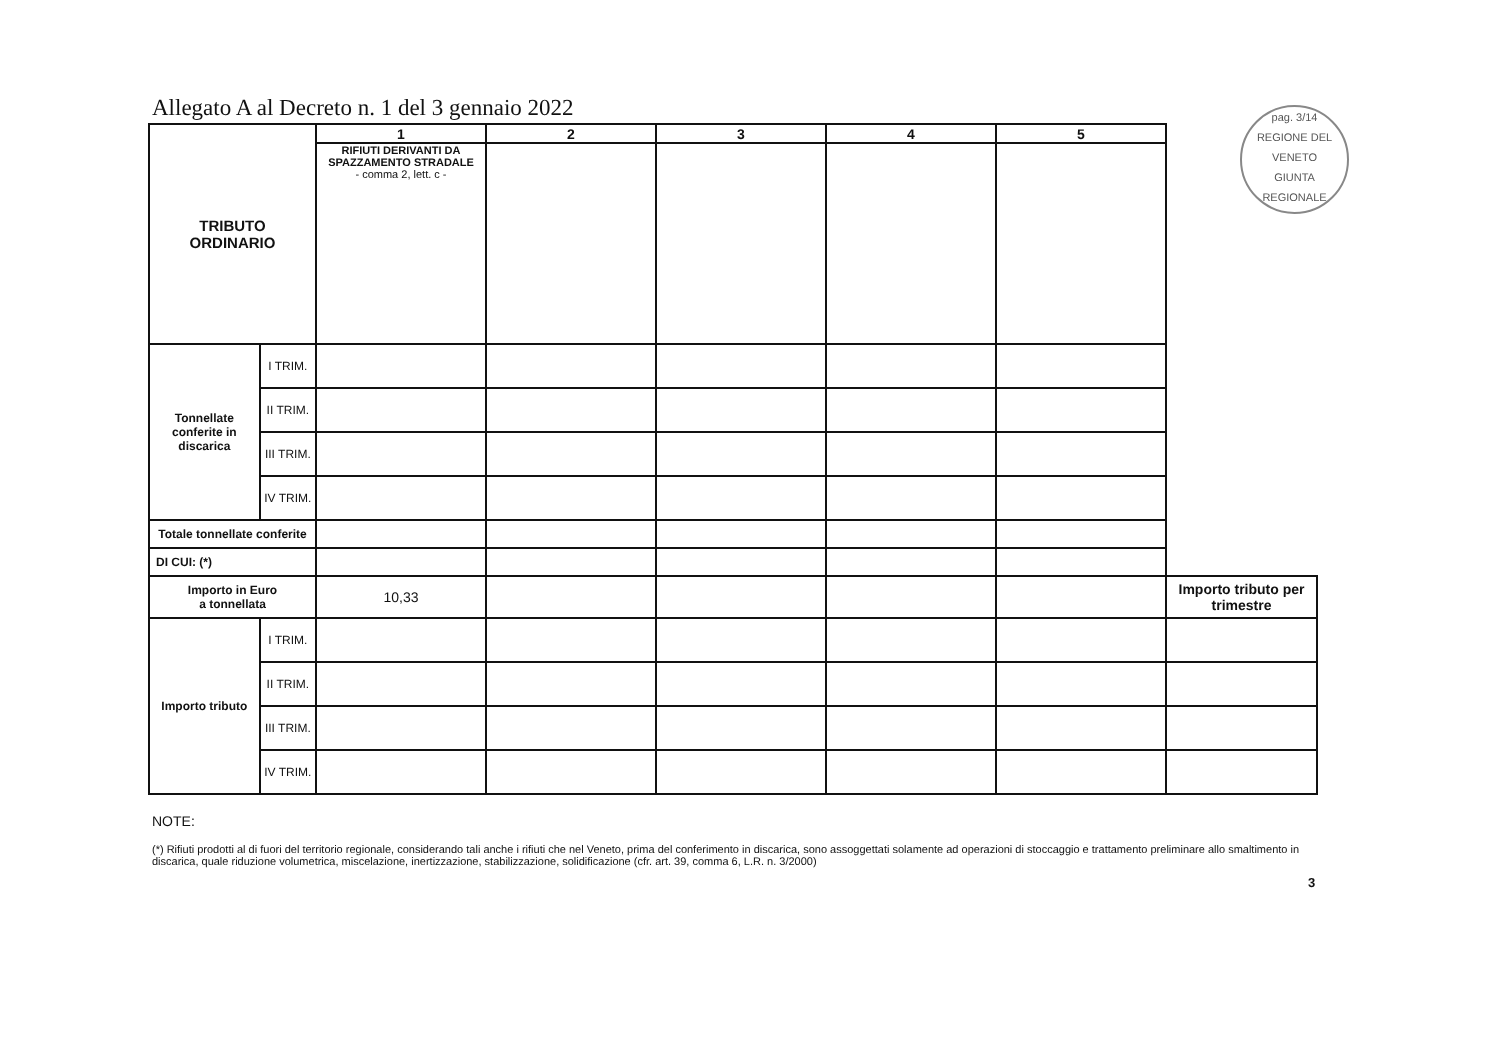Allegato A al Decreto n. 1 del 3 gennaio 2022
pag. 3/14
REGIONE DEL VENETO
GIUNTA REGIONALE
| TRIBUTO ORDINARIO | | 1 | 2 | 3 | 4 | 5 | |
| | | RIFIUTI DERIVANTI DA SPAZZAMENTO STRADALE - comma 2, lett. c - | | | | | |
| Tonnellate conferite in discarica | I TRIM. | | | | | | |
| | II TRIM. | | | | | | |
| | III TRIM. | | | | | | |
| | IV TRIM. | | | | | | |
| Totale tonnellate conferite | | | | | | | |
| DI CUI: (*) | | | | | | | |
| Importo in Euro a tonnellata | | 10,33 | | | | | Importo tributo per trimestre |
| Importo tributo | I TRIM. | | | | | | |
| | II TRIM. | | | | | | |
| | III TRIM. | | | | | | |
| | IV TRIM. | | | | | | |
NOTE:
(*) Rifiuti prodotti al di fuori del territorio regionale, considerando tali anche i rifiuti che nel Veneto, prima del conferimento in discarica, sono assoggettati solamente ad operazioni di stoccaggio e trattamento preliminare allo smaltimento in discarica, quale riduzione volumetrica, miscelazione, inertizzazione, stabilizzazione, solidificazione (cfr. art. 39, comma 6, L.R. n. 3/2000)
3